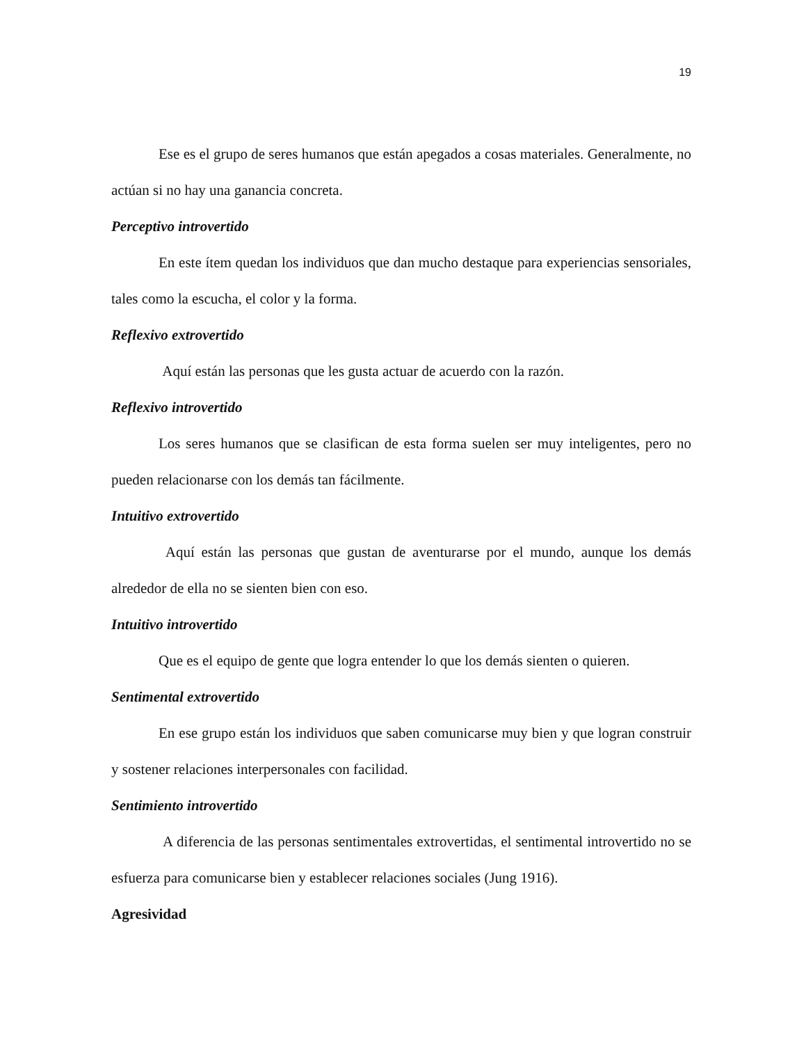19
Ese es el grupo de seres humanos que están apegados a cosas materiales. Generalmente, no actúan si no hay una ganancia concreta.
Perceptivo introvertido
En este ítem quedan los individuos que dan mucho destaque para experiencias sensoriales, tales como la escucha, el color y la forma.
Reflexivo extrovertido
Aquí están las personas que les gusta actuar de acuerdo con la razón.
Reflexivo introvertido
Los seres humanos que se clasifican de esta forma suelen ser muy inteligentes, pero no pueden relacionarse con los demás tan fácilmente.
Intuitivo extrovertido
Aquí están las personas que gustan de aventurarse por el mundo, aunque los demás alrededor de ella no se sienten bien con eso.
Intuitivo introvertido
Que es el equipo de gente que logra entender lo que los demás sienten o quieren.
Sentimental extrovertido
En ese grupo están los individuos que saben comunicarse muy bien y que logran construir y sostener relaciones interpersonales con facilidad.
Sentimiento introvertido
A diferencia de las personas sentimentales extrovertidas, el sentimental introvertido no se esfuerza para comunicarse bien y establecer relaciones sociales (Jung 1916).
Agresividad